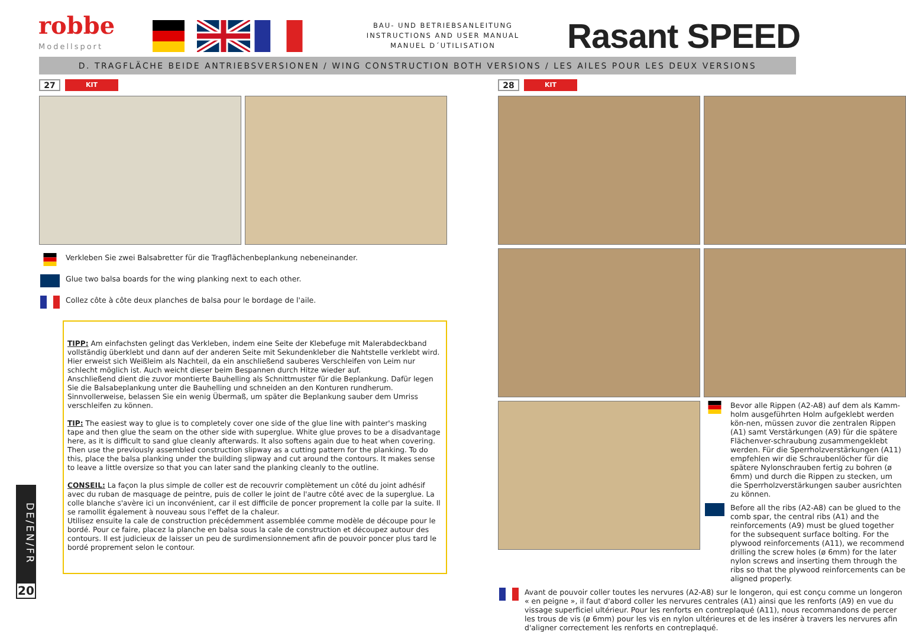robbe
Modellsport
BAU- UND BETRIEBSANLEITUNG
INSTRUCTIONS AND USER MANUAL
MANUEL D´UTILISATION
Rasant SPEED
D. TRAGFLÄCHE BEIDE ANTRIEBSVERSIONEN / WING CONSTRUCTION BOTH VERSIONS / LES AILES POUR LES DEUX VERSIONS
27 KIT
Verkleben Sie zwei Balsabretter für die Tragflächenbeplankung nebeneinander.
Glue two balsa boards for the wing planking next to each other.
Collez côte à côte deux planches de balsa pour le bordage de l'aile.
TIPP: Am einfachsten gelingt das Verkleben, indem eine Seite der Klebefuge mit Malerabdeckband vollständig überklebt und dann auf der anderen Seite mit Sekundenkleber die Nahtstelle verklebt wird. Hier erweist sich Weißleim als Nachteil, da ein anschließend sauberes Verschleifen von Leim nur schlecht möglich ist. Auch weicht dieser beim Bespannen durch Hitze wieder auf.
Anschließend dient die zuvor montierte Bauhelling als Schnittmuster für die Beplankung. Dafür legen Sie die Balsabeplankung unter die Bauhelling und schneiden an den Konturen rundherum. Sinnvollerweise, belassen Sie ein wenig Übermaß, um später die Beplankung sauber dem Umriss verschleifen zu können.
TIP: The easiest way to glue is to completely cover one side of the glue line with painter's masking tape and then glue the seam on the other side with superglue. White glue proves to be a disadvantage here, as it is difficult to sand glue cleanly afterwards. It also softens again due to heat when covering.
Then use the previously assembled construction slipway as a cutting pattern for the planking. To do this, place the balsa planking under the building slipway and cut around the contours. It makes sense to leave a little oversize so that you can later sand the planking cleanly to the outline.
CONSEIL: La façon la plus simple de coller est de recouvrir complètement un côté du joint adhésif avec du ruban de masquage de peintre, puis de coller le joint de l'autre côté avec de la superglue. La colle blanche s'avère ici un inconvénient, car il est difficile de poncer proprement la colle par la suite. Il se ramollit également à nouveau sous l'effet de la chaleur.
Utilisez ensuite la cale de construction précédemment assemblée comme modèle de découpe pour le bordé. Pour ce faire, placez la planche en balsa sous la cale de construction et découpez autour des contours. Il est judicieux de laisser un peu de surdimensionnement afin de pouvoir poncer plus tard le bordé proprement selon le contour.
28 KIT
Bevor alle Rippen (A2-A8) auf dem als Kamm-holm ausgeführten Holm aufgeklebt werden kön-nen, müssen zuvor die zentralen Rippen (A1) samt Verstärkungen (A9) für die spätere Flächenver-schraubung zusammengeklebt werden. Für die Sperrholzverstärkungen (A11) empfehlen wir die Schraubenlöcher für die spätere Nylonschrauben fertig zu bohren (ø 6mm) und durch die Rippen zu stecken, um die Sperrholzverstärkungen sauber ausrichten zu können.
Before all the ribs (A2-A8) can be glued to the comb spar, the central ribs (A1) and the reinforcements (A9) must be glued together for the subsequent surface bolting. For the plywood reinforcements (A11), we recommend drilling the screw holes (ø 6mm) for the later nylon screws and inserting them through the ribs so that the plywood reinforcements can be aligned properly.
Avant de pouvoir coller toutes les nervures (A2-A8) sur le longeron, qui est conçu comme un longeron « en peigne », il faut d'abord coller les nervures centrales (A1) ainsi que les renforts (A9) en vue du vissage superficiel ultérieur. Pour les renforts en contreplaqué (A11), nous recommandons de percer les trous de vis (ø 6mm) pour les vis en nylon ultérieures et de les insérer à travers les nervures afin d'aligner correctement les renforts en contreplaqué.
DE/EN/FR
20